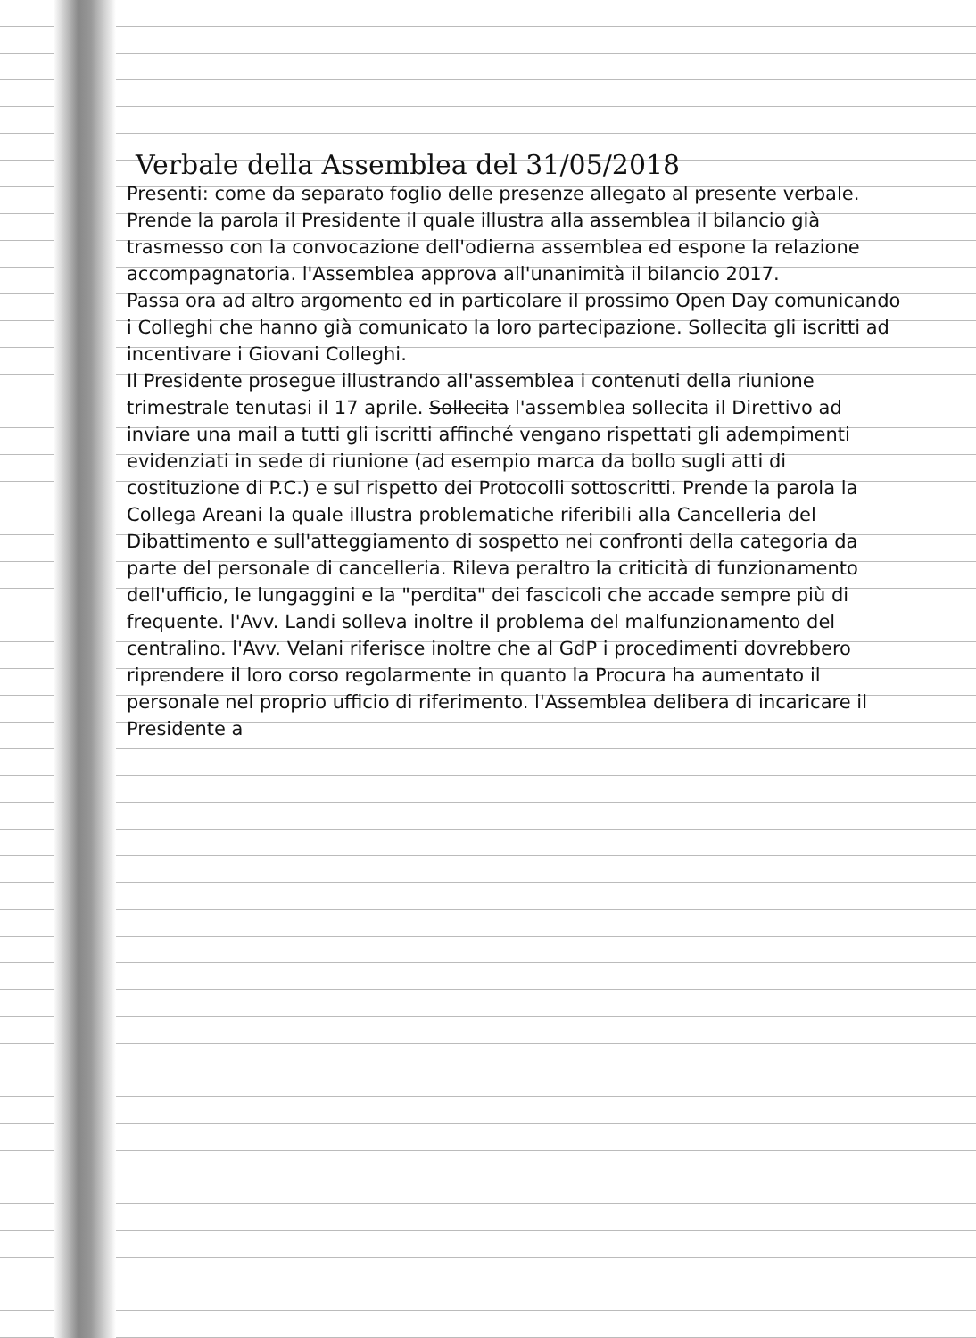Verbale della Assemblea del 31/05/2018
Presenti: come da separato foglio delle presenze allegato al presente verbale.
Prende la parola il Presidente il quale illustra alla assemblea il bilancio già trasmesso con la convocazione dell'odierna assemblea ed espone la relazione accompagnatoria. l'Assemblea approva all'unanimità il bilancio 2017.
Passa ora ad altro argomento ed in particolare il prossimo Open Day comunicando i Colleghi che hanno già comunicato la loro partecipazione. Sollecita gli iscritti ad incentivare i Giovani Colleghi.
Il Presidente prosegue illustrando all'assemblea i contenuti della riunione trimestrale tenutasi il 17 aprile. Sollecita l'assemblea sollecita il Direttivo ad inviare una mail a tutti gli iscritti affinché vengano rispettati gli adempimenti evidenziati in sede di riunione (ad esempio marca da bollo sugli atti di costituzione di P.C.) e sul rispetto dei Protocolli sottoscritti. Prende la parola la Collega Areani la quale illustra problematiche riferibili alla Cancelleria del Dibattimento e sull'atteggiamento di sospetto nei confronti della categoria da parte del personale di cancelleria. Rileva peraltro la criticità di funzionamento dell'ufficio, le lungaggini e la "perdita" dei fascicoli che accade sempre più di frequente. l'Avv. Landi solleva inoltre il problema del malfunzionamento del centralino. l'Avv. Velani riferisce inoltre che al GdP i procedimenti dovrebbero riprendere il loro corso regolarmente in quanto la Procura ha aumentato il personale nel proprio ufficio di riferimento. l'Assemblea delibera di incaricare il Presidente a